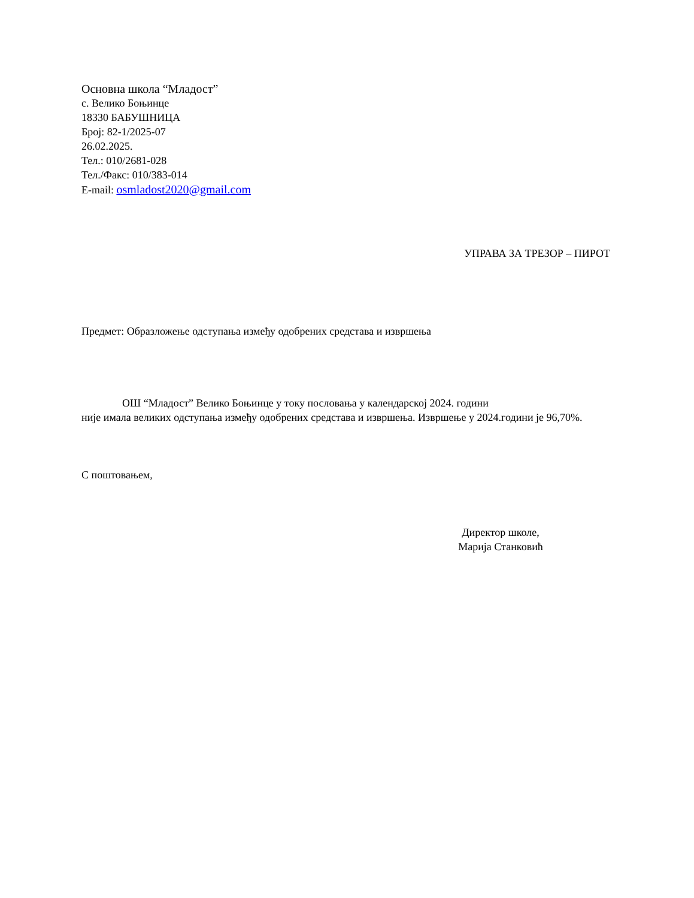Основна школа “Младост”
с. Велико Бoњинце
18330 БАБУШНИЦА
Број: 82-1/2025-07
26.02.2025.
Тел.: 010/2681-028
Тел./Факс: 010/383-014
E-mail: osmladost2020@gmail.com
УПРАВА ЗА ТРЕЗОР – ПИРОТ
Предмет: Образложење одступања између одобрених средстава и извршења
ОШ “Младост” Велико Бoњинце у току пословања у календарској 2024. години
није имала великих одступања између одобрених средстава и извршења. Извршење у 2024.години је 96,70%.
С поштовањем,
Директор школе,
Марија Станковић